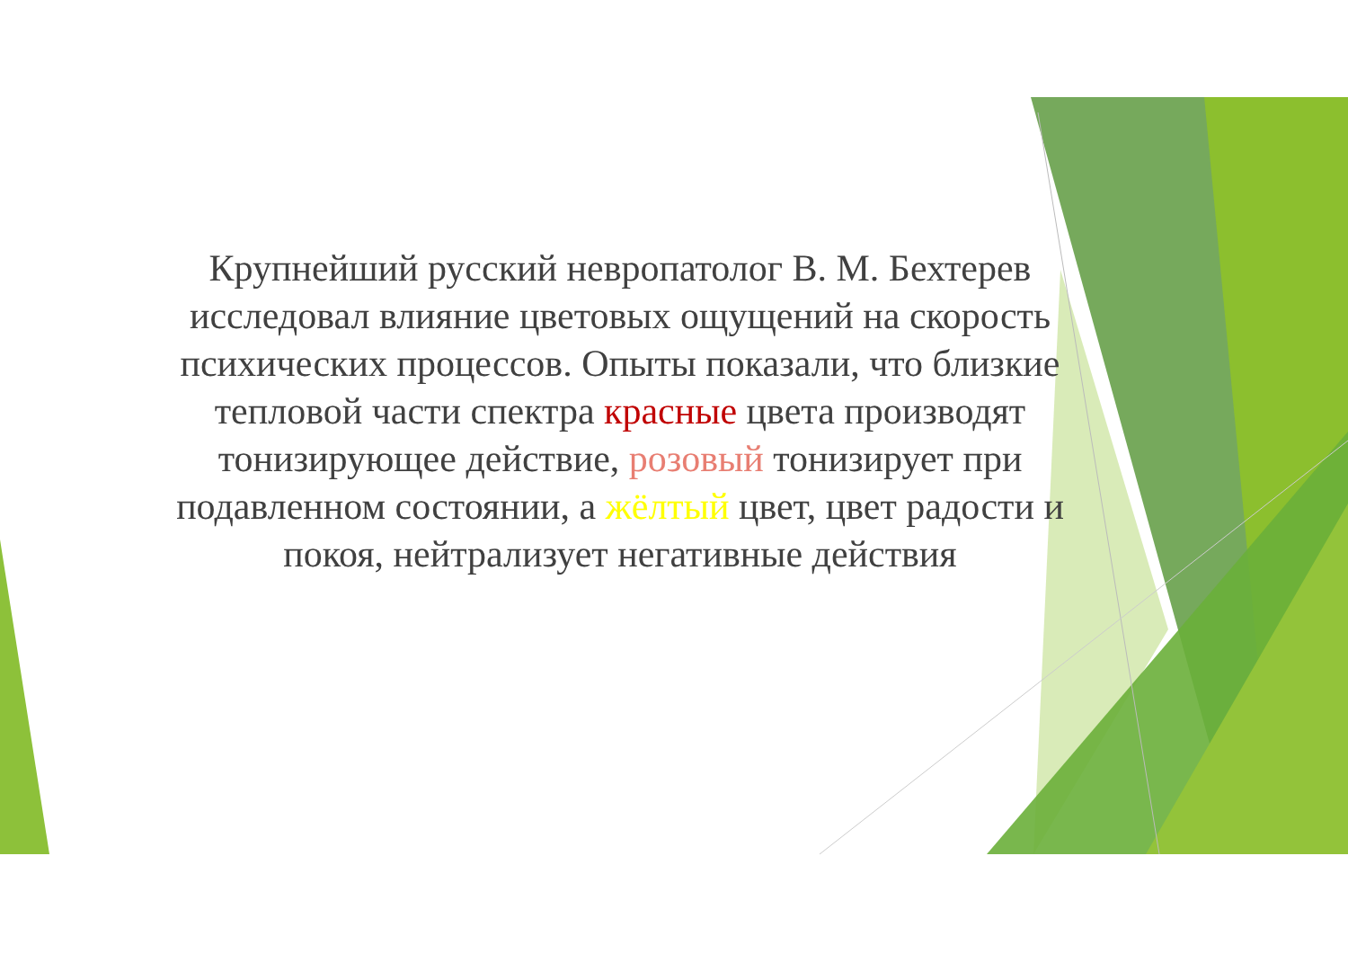Крупнейший русский невропатолог В. М. Бехтерев исследовал влияние цветовых ощущений на скорость психических процессов. Опыты показали, что близкие тепловой части спектра красные цвета производят тонизирующее действие, розовый тонизирует при подавленном состоянии, а жёлтый цвет, цвет радости и покоя, нейтрализует негативные действия